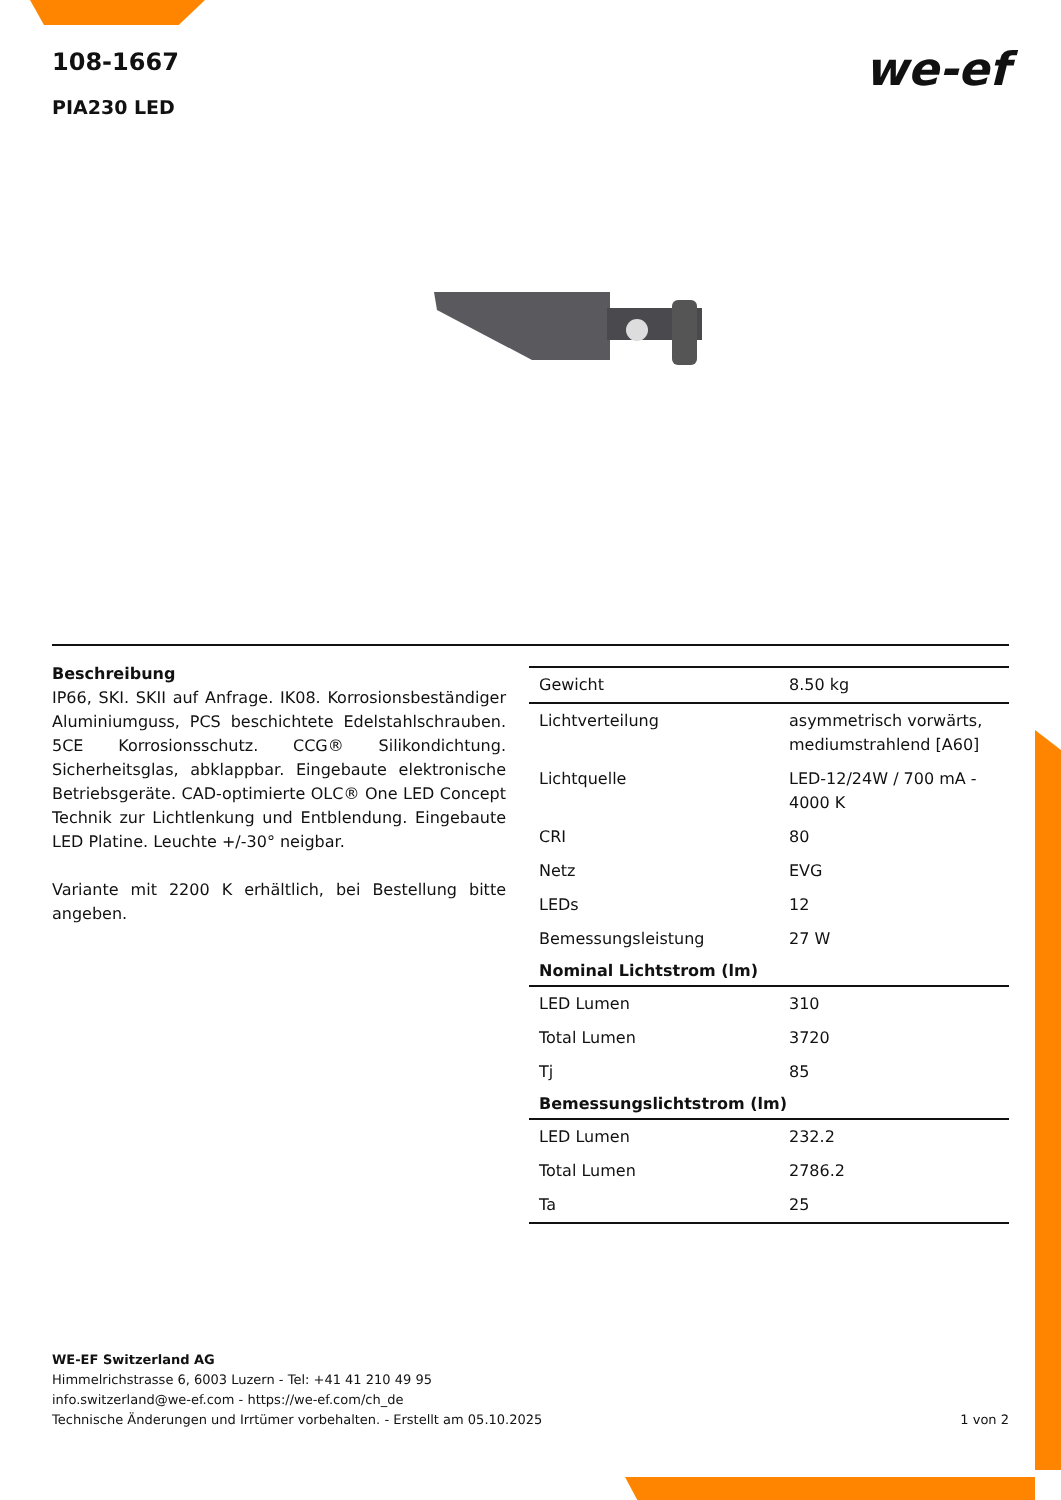108-1667
PIA230 LED
we-ef
Beschreibung
IP66, SKI. SKII auf Anfrage. IK08. Korrosionsbeständiger Aluminiumguss, PCS beschichtete Edelstahlschrauben. 5CE Korrosionsschutz. CCG® Silikondichtung. Sicherheitsglas, abklappbar. Eingebaute elektronische Betriebsgeräte. CAD-optimierte OLC® One LED Concept Technik zur Lichtlenkung und Entblendung. Eingebaute LED Platine. Leuchte +/-30° neigbar.
Variante mit 2200 K erhältlich, bei Bestellung bitte angeben.
| Gewicht | 8.50 kg |
| Lichtverteilung | asymmetrisch vorwärts, mediumstrahlend [A60] |
| Lichtquelle | LED-12/24W / 700 mA - 4000 K |
| CRI | 80 |
| Netz | EVG |
| LEDs | 12 |
| Bemessungsleistung | 27 W |
| Nominal Lichtstrom (lm) | |
| LED Lumen | 310 |
| Total Lumen | 3720 |
| Tj | 85 |
| Bemessungslichtstrom (lm) | |
| LED Lumen | 232.2 |
| Total Lumen | 2786.2 |
| Ta | 25 |
WE-EF Switzerland AG
Himmelrichstrasse 6, 6003 Luzern - Tel: +41 41 210 49 95
info.switzerland@we-ef.com - https://we-ef.com/ch_de
Technische Änderungen und Irrtümer vorbehalten. - Erstellt am 05.10.2025 1 von 2